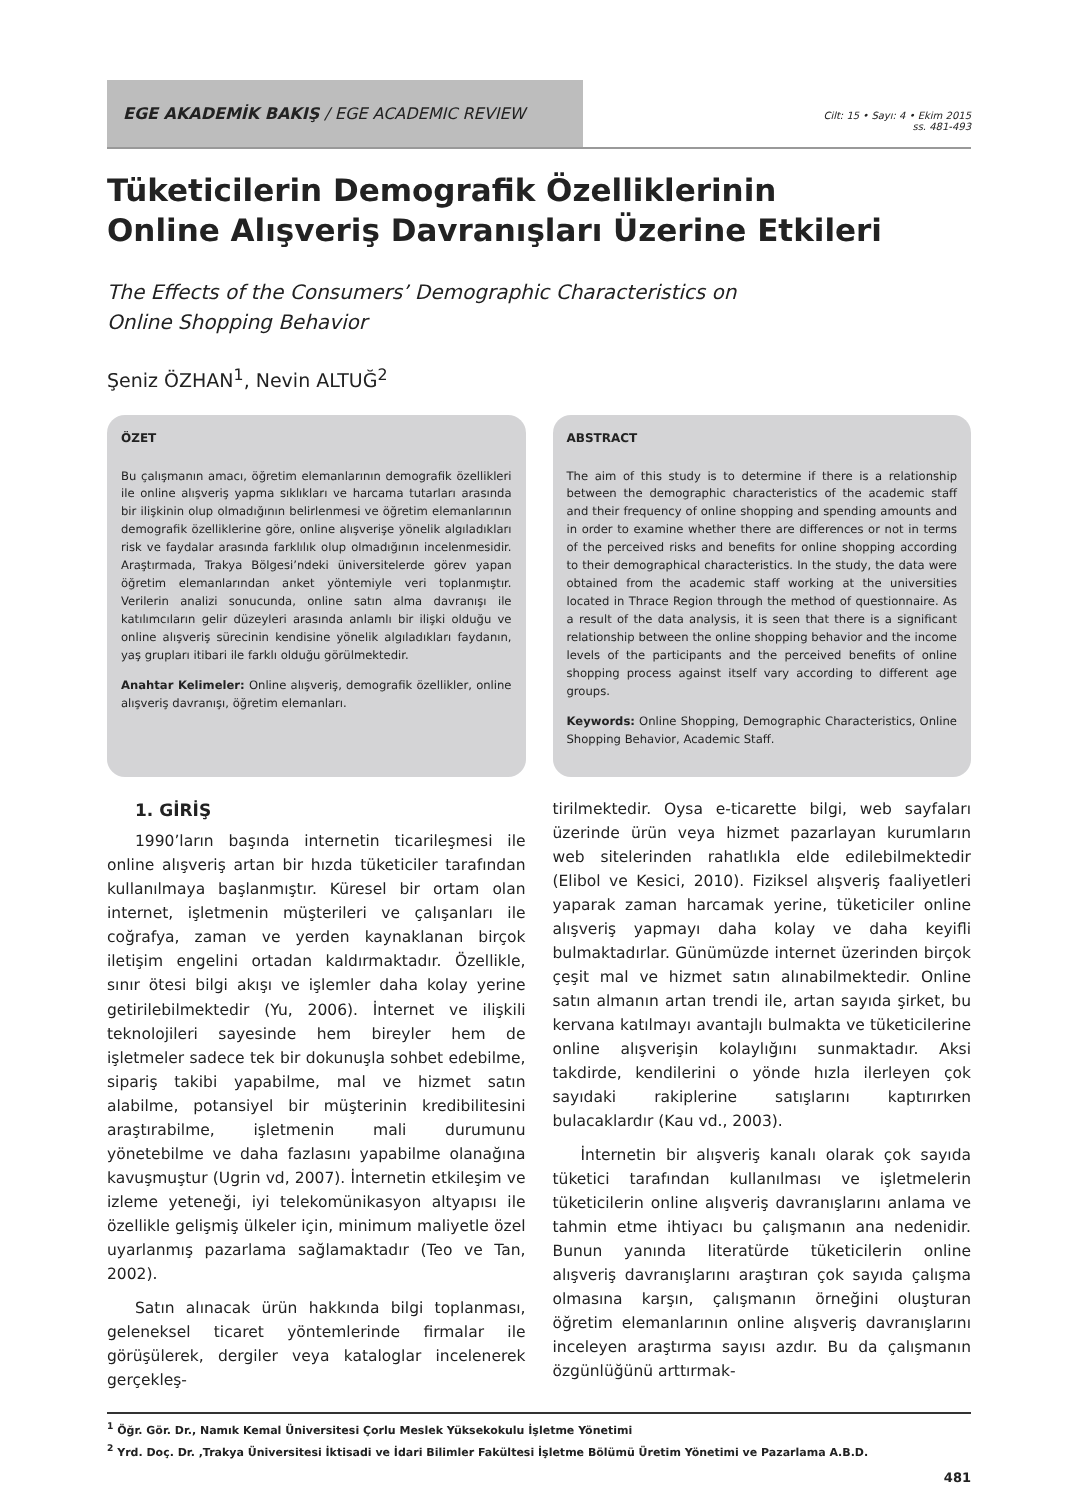EGE AKADEMİK BAKIŞ / EGE ACADEMIC REVIEW
Cilt: 15 • Sayı: 4 • Ekim 2015
ss. 481-493
Tüketicilerin Demografik Özelliklerinin
Online Alışveriş Davranışları Üzerine Etkileri
The Effects of the Consumers’ Demographic Characteristics on
Online Shopping Behavior
Şeniz ÖZHAN<sup>1</sup>, Nevin ALTUĞ<sup>2</sup>
ÖZET
Bu çalışmanın amacı, öğretim elemanlarının demografik özellikleri ile online alışveriş yapma sıklıkları ve harcama tutarları arasında bir ilişkinin olup olmadığının belirlenmesi ve öğretim elemanlarının demografik özelliklerine göre, online alışverişe yönelik algıladıkları risk ve faydalar arasında farklılık olup olmadığının incelenmesidir. Araştırmada, Trakya Bölgesi’ndeki üniversitelerde görev yapan öğretim elemanlarından anket yöntemiyle veri toplanmıştır. Verilerin analizi sonucunda, online satın alma davranışı ile katılımcıların gelir düzeyleri arasında anlamlı bir ilişki olduğu ve online alışveriş sürecinin kendisine yönelik algıladıkları faydanın, yaş grupları itibari ile farklı olduğu görülmektedir.
Anahtar Kelimeler: Online alışveriş, demografik özellikler, online alışveriş davranışı, öğretim elemanları.
ABSTRACT
The aim of this study is to determine if there is a relationship between the demographic characteristics of the academic staff and their frequency of online shopping and spending amounts and in order to examine whether there are differences or not in terms of the perceived risks and benefits for online shopping according to their demographical characteristics. In the study, the data were obtained from the academic staff working at the universities located in Thrace Region through the method of questionnaire. As a result of the data analysis, it is seen that there is a significant relationship between the online shopping behavior and the income levels of the participants and the perceived benefits of online shopping process against itself vary according to different age groups.
Keywords: Online Shopping, Demographic Characteristics, Online Shopping Behavior, Academic Staff.
1. GİRİŞ
1990’ların başında internetin ticarileşmesi ile online alışveriş artan bir hızda tüketiciler tarafından kullanılmaya başlanmıştır. Küresel bir ortam olan internet, işletmenin müşterileri ve çalışanları ile coğrafya, zaman ve yerden kaynaklanan birçok iletişim engelini ortadan kaldırmaktadır. Özellikle, sınır ötesi bilgi akışı ve işlemler daha kolay yerine getirilebilmektedir (Yu, 2006). İnternet ve ilişkili teknolojileri sayesinde hem bireyler hem de işletmeler sadece tek bir dokunuşla sohbet edebilme, sipariş takibi yapabilme, mal ve hizmet satın alabilme, potansiyel bir müşterinin kredibilitesini araştırabilme, işletmenin mali durumunu yönetebilme ve daha fazlasını yapabilme olanağına kavuşmuştur (Ugrin vd, 2007). İnternetin etkileşim ve izleme yeteneği, iyi telekomünikasyon altyapısı ile özellikle gelişmiş ülkeler için, minimum maliyetle özel uyarlanmış pazarlama sağlamaktadır (Teo ve Tan, 2002).
Satın alınacak ürün hakkında bilgi toplanması, geleneksel ticaret yöntemlerinde firmalar ile görüşülerek, dergiler veya kataloglar incelenerek gerçekleş-
tirilmektedir. Oysa e-ticarette bilgi, web sayfaları üzerinde ürün veya hizmet pazarlayan kurumların web sitelerinden rahatlıkla elde edilebilmektedir (Elibol ve Kesici, 2010). Fiziksel alışveriş faaliyetleri yaparak zaman harcamak yerine, tüketiciler online alışveriş yapmayı daha kolay ve daha keyifli bulmaktadırlar. Günümüzde internet üzerinden birçok çeşit mal ve hizmet satın alınabilmektedir. Online satın almanın artan trendi ile, artan sayıda şirket, bu kervana katılmayı avantajlı bulmakta ve tüketicilerine online alışverişin kolaylığını sunmaktadır. Aksi takdirde, kendilerini o yönde hızla ilerleyen çok sayıdaki rakiplerine satışlarını kaptırırken bulacaklardır (Kau vd., 2003).
İnternetin bir alışveriş kanalı olarak çok sayıda tüketici tarafından kullanılması ve işletmelerin tüketicilerin online alışveriş davranışlarını anlama ve tahmin etme ihtiyacı bu çalışmanın ana nedenidir. Bunun yanında literatürde tüketicilerin online alışveriş davranışlarını araştıran çok sayıda çalışma olmasına karşın, çalışmanın örneğini oluşturan öğretim elemanlarının online alışveriş davranışlarını inceleyen araştırma sayısı azdır. Bu da çalışmanın özgünlüğünü arttırmak-
<sup>1</sup> Öğr. Gör. Dr., Namık Kemal Üniversitesi Çorlu Meslek Yüksekokulu İşletme Yönetimi
<sup>2</sup> Yrd. Doç. Dr. ,Trakya Üniversitesi İktisadi ve İdari Bilimler Fakültesi İşletme Bölümü Üretim Yönetimi ve Pazarlama A.B.D.
481